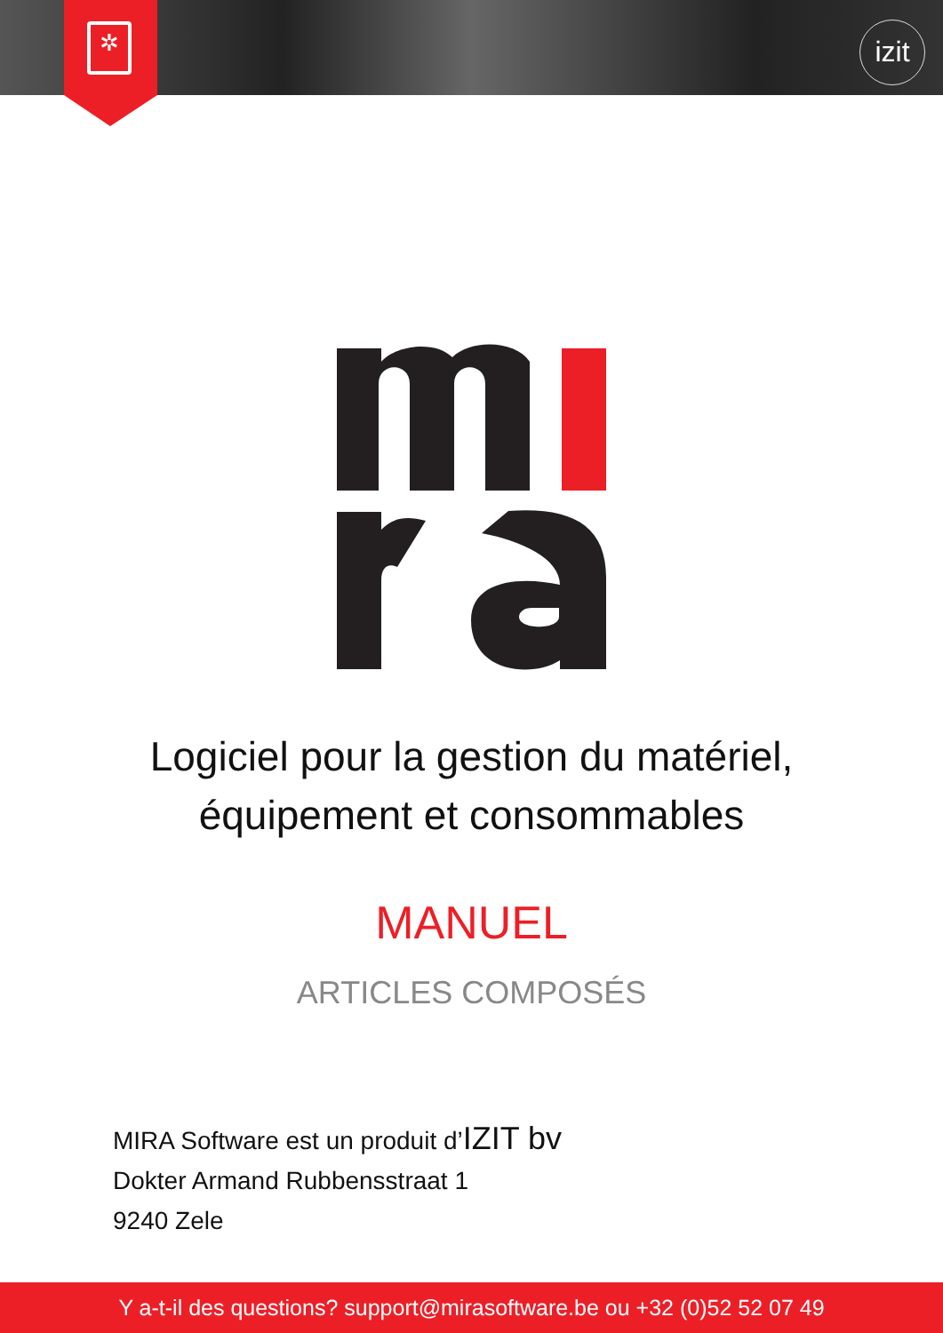izit
✲
Logiciel pour la gestion du matériel,
équipement et consommables
MANUEL
ARTICLES COMPOSÉS
MIRA Software est un produit d’IZIT bv
Dokter Armand Rubbensstraat 1
9240 Zele
Y a-t-il des questions? support@mirasoftware.be ou +32 (0)52 52 07 49